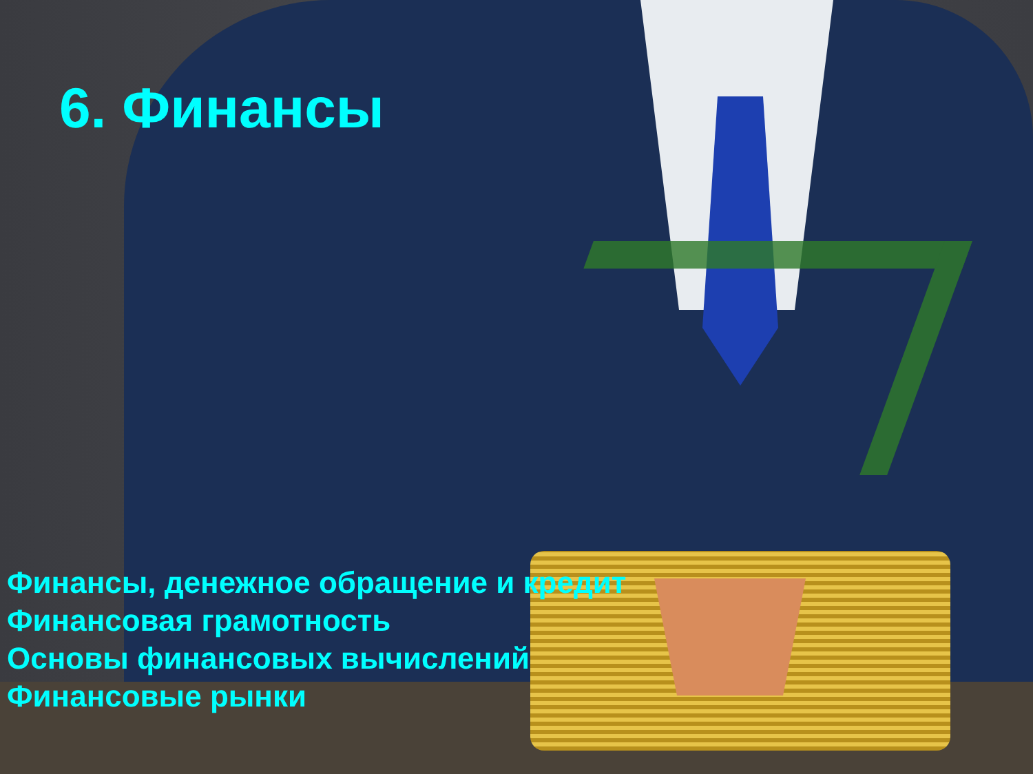6. Финансы
Финансы, денежное обращение и кредит
Финансовая грамотность
Основы финансовых вычислений
Финансовые рынки